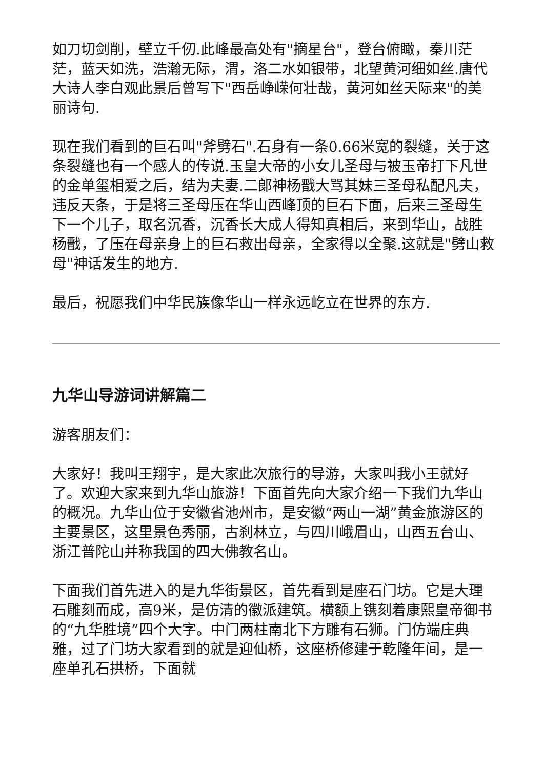如刀切剑削，壁立千仞.此峰最高处有"摘星台"，登台俯瞰，秦川茫茫，蓝天如洗，浩瀚无际，渭，洛二水如银带，北望黄河细如丝.唐代大诗人李白观此景后曾写下"西岳峥嵘何壮哉，黄河如丝天际来"的美丽诗句.
现在我们看到的巨石叫"斧劈石".石身有一条0.66米宽的裂缝，关于这条裂缝也有一个感人的传说.玉皇大帝的小女儿圣母与被玉帝打下凡世的金单玺相爱之后，结为夫妻.二郎神杨戬大骂其妹三圣母私配凡夫，违反天条，于是将三圣母压在华山西峰顶的巨石下面，后来三圣母生下一个儿子，取名沉香，沉香长大成人得知真相后，来到华山，战胜杨戬，了压在母亲身上的巨石救出母亲，全家得以全聚.这就是"劈山救母"神话发生的地方.
最后，祝愿我们中华民族像华山一样永远屹立在世界的东方.
九华山导游词讲解篇二
游客朋友们：
大家好！我叫王翔宇，是大家此次旅行的导游，大家叫我小王就好了。欢迎大家来到九华山旅游！下面首先向大家介绍一下我们九华山的概况。九华山位于安徽省池州市，是安徽“两山一湖”黄金旅游区的主要景区，这里景色秀丽，古刹林立，与四川峨眉山，山西五台山、浙江普陀山并称我国的四大佛教名山。
下面我们首先进入的是九华街景区，首先看到是座石门坊。它是大理石雕刻而成，高9米，是仿清的徽派建筑。横额上镌刻着康熙皇帝御书的“九华胜境”四个大字。中门两柱南北下方雕有石狮。门仿端庄典雅，过了门坊大家看到的就是迎仙桥，这座桥修建于乾隆年间，是一座单孔石拱桥，下面就